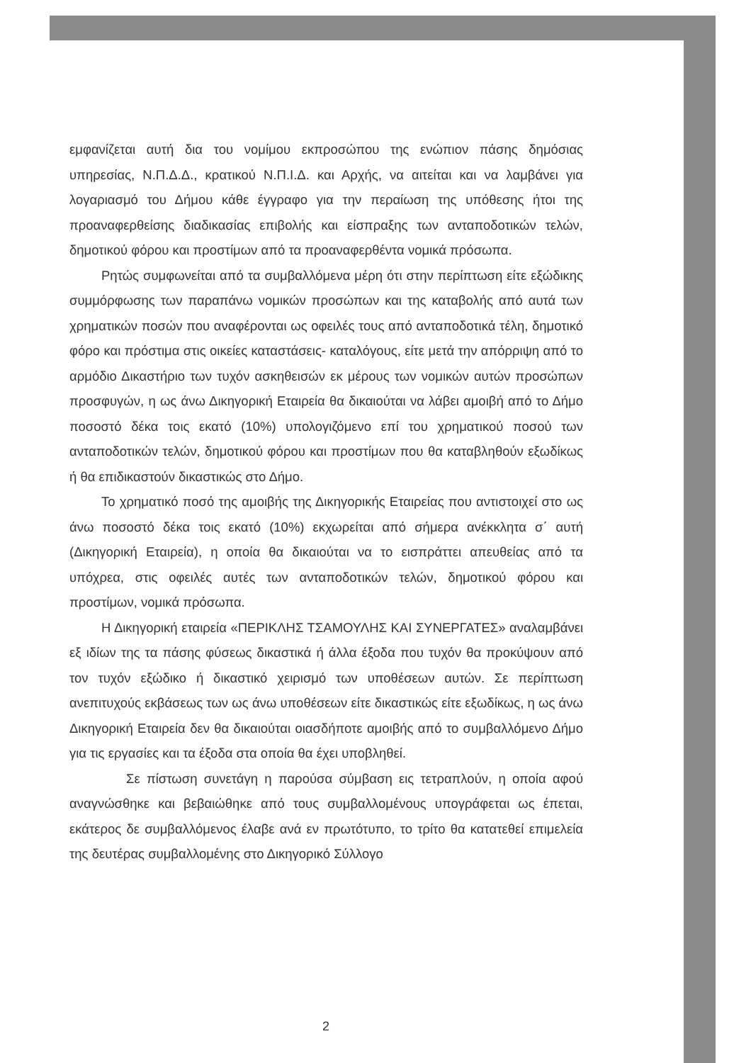εμφανίζεται αυτή δια του νομίμου εκπροσώπου της ενώπιον πάσης δημόσιας υπηρεσίας, Ν.Π.Δ.Δ., κρατικού Ν.Π.Ι.Δ. και Αρχής, να αιτείται και να λαμβάνει για λογαριασμό του Δήμου κάθε έγγραφο για την περαίωση της υπόθεσης ήτοι της προαναφερθείσης διαδικασίας επιβολής και είσπραξης των ανταποδοτικών τελών, δημοτικού φόρου και προστίμων από τα προαναφερθέντα νομικά πρόσωπα.
Ρητώς συμφωνείται από τα συμβαλλόμενα μέρη ότι στην περίπτωση είτε εξώδικης συμμόρφωσης των παραπάνω νομικών προσώπων και της καταβολής από αυτά των χρηματικών ποσών που αναφέρονται ως οφειλές τους από ανταποδοτικά τέλη, δημοτικό φόρο και πρόστιμα στις οικείες καταστάσεις- καταλόγους, είτε μετά την απόρριψη από το αρμόδιο Δικαστήριο των τυχόν ασκηθεισών εκ μέρους των νομικών αυτών προσώπων προσφυγών, η ως άνω Δικηγορική Εταιρεία θα δικαιούται να λάβει αμοιβή από το Δήμο ποσοστό δέκα τοις εκατό (10%) υπολογιζόμενο επί του χρηματικού ποσού των ανταποδοτικών τελών, δημοτικού φόρου και προστίμων που θα καταβληθούν εξωδίκως ή θα επιδικαστούν δικαστικώς στο Δήμο.
Το χρηματικό ποσό της αμοιβής της Δικηγορικής Εταιρείας που αντιστοιχεί στο ως άνω ποσοστό δέκα τοις εκατό (10%) εκχωρείται από σήμερα ανέκκλητα σ΄ αυτή (Δικηγορική Εταιρεία), η οποία θα δικαιούται να το εισπράττει απευθείας από τα υπόχρεα, στις οφειλές αυτές των ανταποδοτικών τελών, δημοτικού φόρου και προστίμων, νομικά πρόσωπα.
Η Δικηγορική εταιρεία «ΠΕΡΙΚΛΗΣ ΤΣΑΜΟΥΛΗΣ ΚΑΙ ΣΥΝΕΡΓΑΤΕΣ» αναλαμβάνει εξ ιδίων της τα πάσης φύσεως δικαστικά ή άλλα έξοδα που τυχόν θα προκύψουν από τον τυχόν εξώδικο ή δικαστικό χειρισμό των υποθέσεων αυτών. Σε περίπτωση ανεπιτυχούς εκβάσεως των ως άνω υποθέσεων είτε δικαστικώς είτε εξωδίκως, η ως άνω Δικηγορική Εταιρεία δεν θα δικαιούται οιασδήποτε αμοιβής από το συμβαλλόμενο Δήμο για τις εργασίες και τα έξοδα στα οποία θα έχει υποβληθεί.
Σε πίστωση συνετάγη η παρούσα σύμβαση εις τετραπλούν, η οποία αφού αναγνώσθηκε και βεβαιώθηκε από τους συμβαλλομένους υπογράφεται ως έπεται, εκάτερος δε συμβαλλόμενος έλαβε ανά εν πρωτότυπο, το τρίτο θα κατατεθεί επιμελεία της δευτέρας συμβαλλομένης στο Δικηγορικό Σύλλογο
2